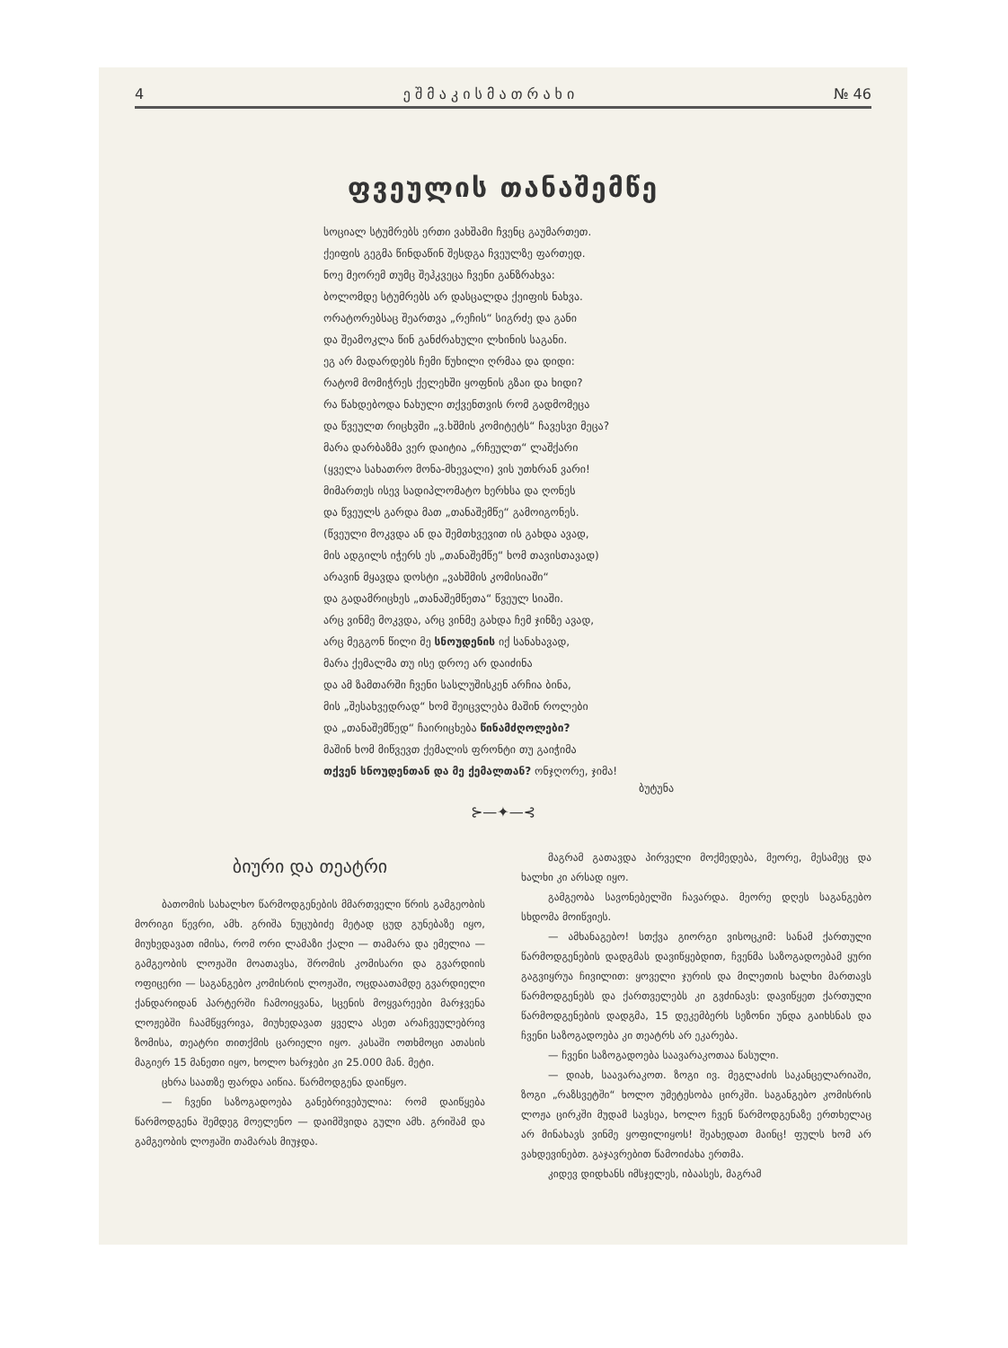4 ე შ მ ა კ ი ს მ ა თ რ ა ხ ი № 46
ფვეულის თანაშემწე
სოციალ სტუმრებს ერთი ვახშამი ჩვენც გაუმართეთ.
ქეიფის გეგმა წინდაწინ შესდგა ჩვეულზე ფართედ.
ნოე მეორემ თუმც შეჰკვეცა ჩვენი განზრახვა:
ბოლომდე სტუმრებს არ დასცალდა ქეიფის ნახვა.
ორატორებსაც შეართვა „რეჩის“ სიგრძე და განი
და შეამოკლა წინ განძრახული ლხინის საგანი.
ეგ არ მადარდებს ჩემი წუხილი ღრმაა და დიდი:
რატომ მომიჭრეს ქელეხში ყოფნის გზაი და ხიდი?
რა წახდებოდა ნახული თქვენთვის რომ გადმომეცა
და წვეულთ რიცხვში „ვ.ხშმის კომიტეტს“ ჩავესვი მეცა?
მარა დარბაზმა ვერ დაიტია „რჩეულთ“ ლაშქარი
(ყველა სახათრო მონა-მხევალი) ვის უთხრან ვარი!
მიმართეს ისევ სადიპლომატო ხერხსა და ღონეს
და წვეულს გარდა მათ „თანაშემწე“ გამოიგონეს.
(წვეული მოკვდა ან და შემთხვევით ის გახდა ავად,
მის ადგილს იჭერს ეს „თანაშემწე“ ხომ თავისთავად)
არავინ მყავდა დოსტი „ვახშმის კომისიაში“
და გადამრიცხეს „თანაშემწეთა“ წვეულ სიაში.
არც ვინმე მოკვდა, არც ვინმე გახდა ჩემ ჯინზე ავად,
არც მეგგონ წილი მე სნოუდენის იქ სანახავად,
მარა ქემალმა თუ ისე დროე არ დაიძინა
და ამ ზამთარში ჩვენი სასლუშისკენ არჩია ბინა,
მის „შესახვედრად“ ხომ შეიცვლება მაშინ როლები
და „თანაშემწედ“ ჩაირიცხება წინამძღოლები?
მაშინ ხომ მიწვევთ ქემალის ფრონტი თუ გაიჭიმა
თქვენ სნოუდენთან და მე ქემალთან? ონჯღორე, ჯიმა!
ბუტუნა
⊱—✦—⊰
ბიური და თეატრი
ბათომის სახალხო წარმოდგენების მმართველი წრის გამგეობის მორიგი წევრი, ამხ. გრიშა ნუცუბიძე მეტად ცუდ გუნებაზე იყო, მიუხედავათ იმისა, რომ ორი ლამაზი ქალი — თამარა და ემელია — გამგეობის ლოჟაში მოათავსა, შრომის კომისარი და გვარდიის ოფიცერი — საგანგებო კომისრის ლოჟაში, ოცდაათამდე გვარდიელი ქანდარიდან პარტერში ჩამოიყვანა, სცენის მოყვარეები მარჯვენა ლოჟებში ჩაამწყვრივა, მიუხედავათ ყველა ასეთ არაჩვეულებრივ ზომისა, თეატრი თითქმის ცარიელი იყო. კასაში ოთხმოცი ათასის მაგიერ 15 მანეთი იყო, ხოლო ხარჯები კი 25.000 მან. მეტი.
ცხრა საათზე ფარდა აიწია. წარმოდგენა დაიწყო.
— ჩვენი საზოგადოება განებრივებულია: რომ დაიწყება წარმოდგენა შემდეგ მოელენო — დაიმშვიდა გული ამხ. გრიშამ და გამგეობის ლოჟაში თამარას მიუჯდა.
მაგრამ გათავდა პირველი მოქმედება, მეორე, მესამეც და ხალხი კი არსად იყო.
გამგეობა სავონებელში ჩავარდა. მეორე დღეს საგანგებო სხდომა მოიწვიეს.
— ამხანაგებო! სთქვა გიორგი ვისოცკიმ: სანამ ქართული წარმოდგენების დადგმას დავიწყებდით, ჩვენმა საზოგადოებამ ყური გაგვიყრუა ჩივილით: ყოველი ჯურის და მილეთის ხალხი მართავს წარმოდგენებს და ქართველებს კი გვძინავს: დავიწყეთ ქართული წარმოდგენების დადგმა, 15 დეკემბერს სეზონი უნდა გაიხსნას და ჩვენი საზოგადოება კი თეატრს არ ეკარება.
— ჩვენი საზოგადოება საავარაკოთაა წასული.
— დიახ, საავარაკოთ. ზოგი ივ. მეგლაძის საკანცელარიაში, ზოგი „რაზსვეტში“ ხოლო უმეტესობა ცირკში. საგანგებო კომისრის ლოჟა ცირკში მუდამ სავსეა, ხოლო ჩვენ წარმოდგენაზე ერთხელაც არ მინახავს ვინმე ყოფილიყოს! შეახედათ მაინც! ფულს ხომ არ ვახდევინებთ. გაჯავრებით წამოიძახა ერთმა.
კიდევ დიდხანს იმსჯელეს, იბაასეს, მაგრამ